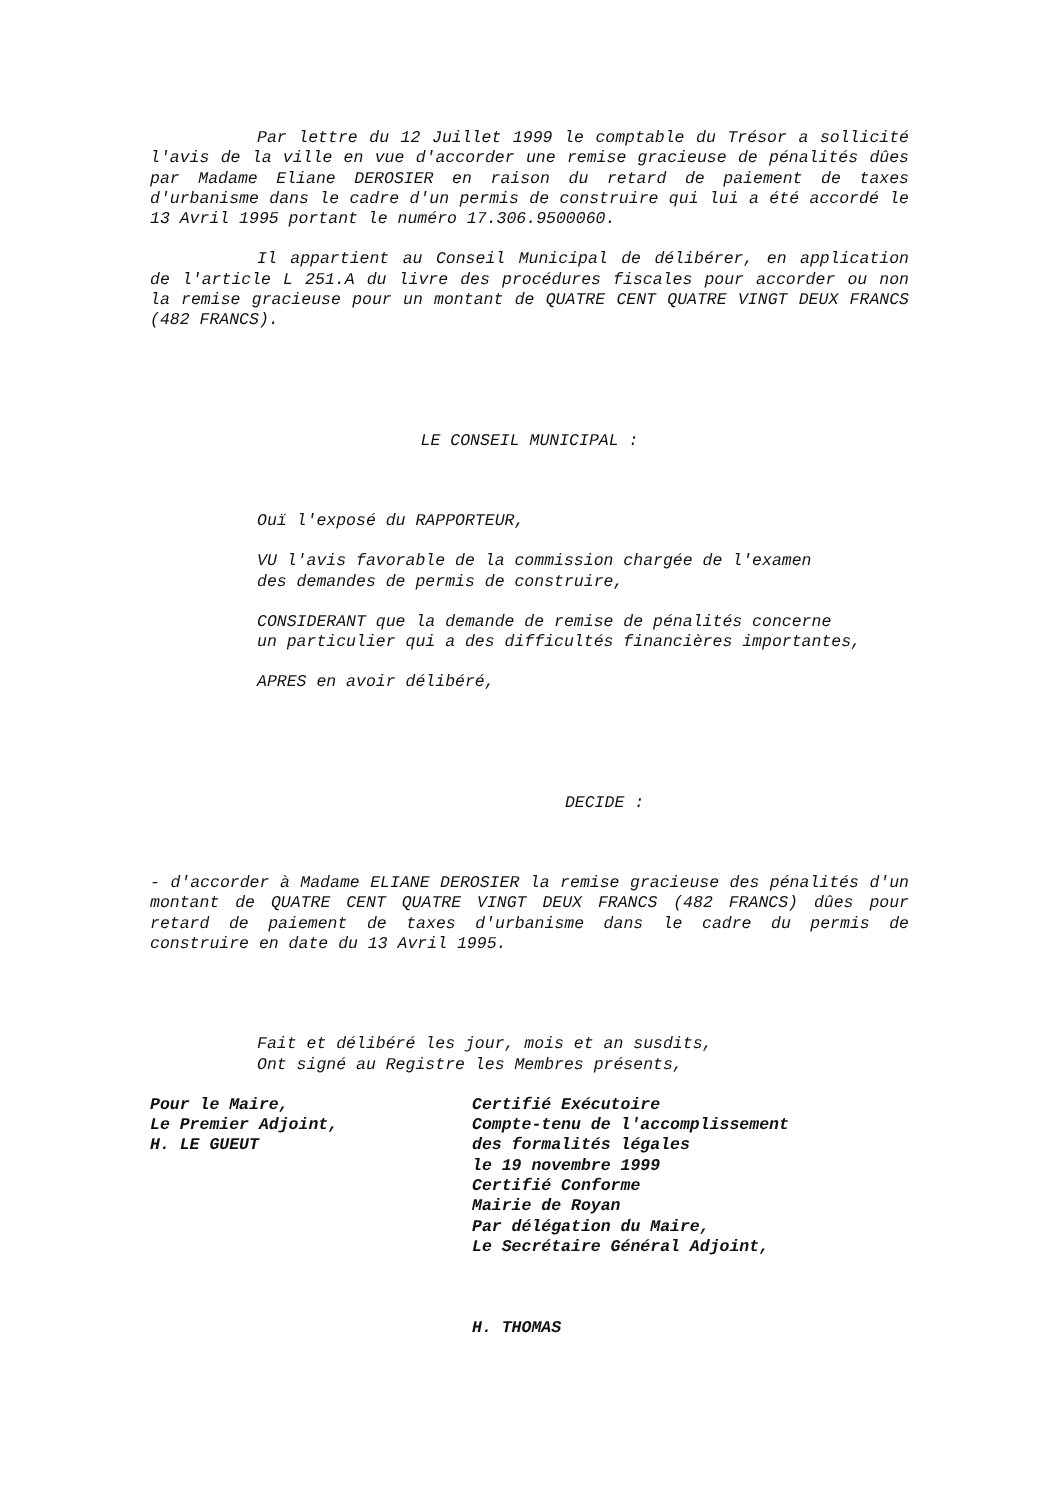Par lettre du 12 Juillet 1999 le comptable du Trésor a sollicité l'avis de la ville en vue d'accorder une remise gracieuse de pénalités dûes par Madame Eliane DEROSIER en raison du retard de paiement de taxes d'urbanisme dans le cadre d'un permis de construire qui lui a été accordé le 13 Avril 1995 portant le numéro 17.306.9500060.
Il appartient au Conseil Municipal de délibérer, en application de l'article L 251.A du livre des procédures fiscales pour accorder ou non la remise gracieuse pour un montant de QUATRE CENT QUATRE VINGT DEUX FRANCS (482 FRANCS).
LE CONSEIL MUNICIPAL :
Ouï l'exposé du RAPPORTEUR,
VU l'avis favorable de la commission chargée de l'examen
des demandes de permis de construire,
CONSIDERANT que la demande de remise de pénalités concerne
un particulier qui a des difficultés financières importantes,
APRES en avoir délibéré,
DECIDE :
- d'accorder à Madame ELIANE DEROSIER la remise gracieuse des pénalités d'un montant de QUATRE CENT QUATRE VINGT DEUX FRANCS (482 FRANCS) dûes pour retard de paiement de taxes d'urbanisme dans le cadre du permis de construire en date du 13 Avril 1995.
Fait et délibéré les jour, mois et an susdits,
Ont signé au Registre les Membres présents,
Pour le Maire,
Le Premier Adjoint,
H. LE GUEUT
Certifié Exécutoire
Compte-tenu de l'accomplissement
des formalités légales
le 19 novembre 1999
Certifié Conforme
Mairie de Royan
Par délégation du Maire,
Le Secrétaire Général Adjoint,
H. THOMAS